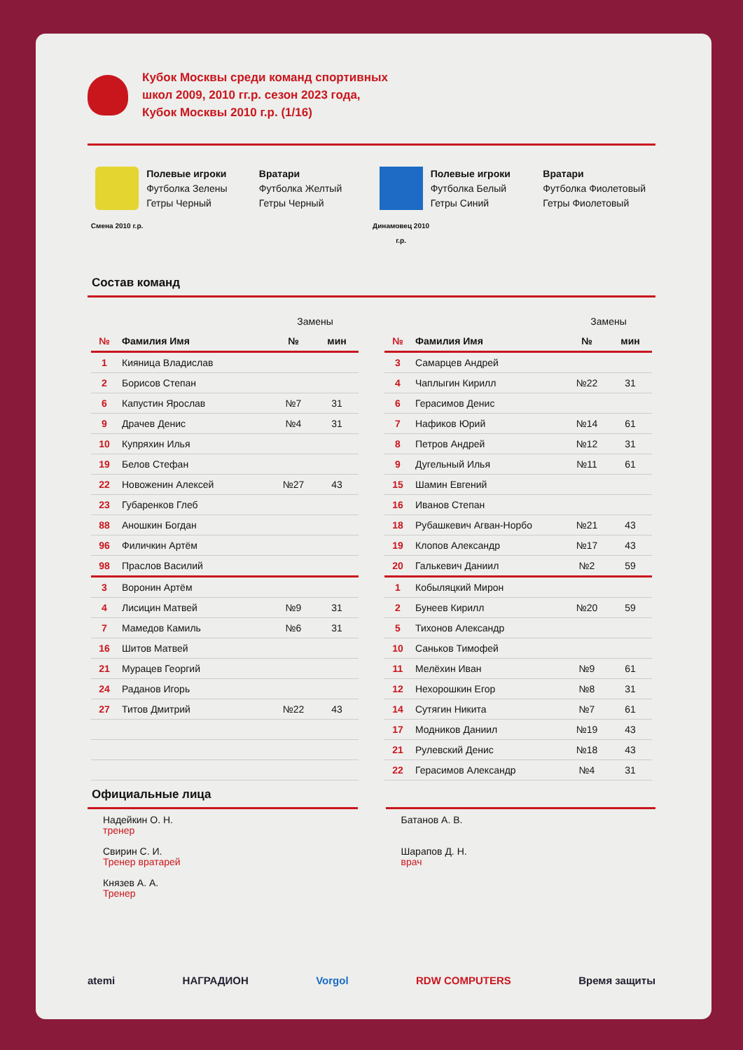Кубок Москвы среди команд спортивных
школ 2009, 2010 гг.р. сезон 2023 года,
Кубок Москвы 2010 г.р. (1/16)
Смена 2010 г.р.
Полевые игроки
Футболка Зелены
Гетры Черный
Вратари
Футболка Желтый
Гетры Черный
Динамовец 2010 г.р.
Полевые игроки
Футболка Белый
Гетры Синий
Вратари
Футболка Фиолетовый
Гетры Фиолетовый
Состав команд
| | | Замены | |
| № | Фамилия Имя | № | мин |
| 1 | Кияница Владислав | | |
| 2 | Борисов Степан | | |
| 6 | Капустин Ярослав | №7 | 31 |
| 9 | Драчев Денис | №4 | 31 |
| 10 | Купряхин Илья | | |
| 19 | Белов Стефан | | |
| 22 | Новоженин Алексей | №27 | 43 |
| 23 | Губаренков Глеб | | |
| 88 | Аношкин Богдан | | |
| 96 | Филичкин Артём | | |
| 98 | Праслов Василий | | |
| 3 | Воронин Артём | | |
| 4 | Лисицин Матвей | №9 | 31 |
| 7 | Мамедов Камиль | №6 | 31 |
| 16 | Шитов Матвей | | |
| 21 | Мурацев Георгий | | |
| 24 | Раданов Игорь | | |
| 27 | Титов Дмитрий | №22 | 43 |
| | | Замены | |
| № | Фамилия Имя | № | мин |
| 3 | Самарцев Андрей | | |
| 4 | Чаплыгин Кирилл | №22 | 31 |
| 6 | Герасимов Денис | | |
| 7 | Нафиков Юрий | №14 | 61 |
| 8 | Петров Андрей | №12 | 31 |
| 9 | Дугельный Илья | №11 | 61 |
| 15 | Шамин Евгений | | |
| 16 | Иванов Степан | | |
| 18 | Рубашкевич Агван-Норбо | №21 | 43 |
| 19 | Клопов Александр | №17 | 43 |
| 20 | Галькевич Даниил | №2 | 59 |
| 1 | Кобыляцкий Мирон | | |
| 2 | Бунеев Кирилл | №20 | 59 |
| 5 | Тихонов Александр | | |
| 10 | Саньков Тимофей | | |
| 11 | Мелёхин Иван | №9 | 61 |
| 12 | Нехорошкин Егор | №8 | 31 |
| 14 | Сутягин Никита | №7 | 61 |
| 17 | Модников Даниил | №19 | 43 |
| 21 | Рулевский Денис | №18 | 43 |
| 22 | Герасимов Александр | №4 | 31 |
Официальные лица
Надейкин О. Н.
тренер
Свирин С. И.
Тренер вратарей
Князев А. А.
Тренер
Батанов А. В.
Шарапов Д. Н.
врач
atemi НАГРАДИОН Vorgol RDW COMPUTERS Время защиты